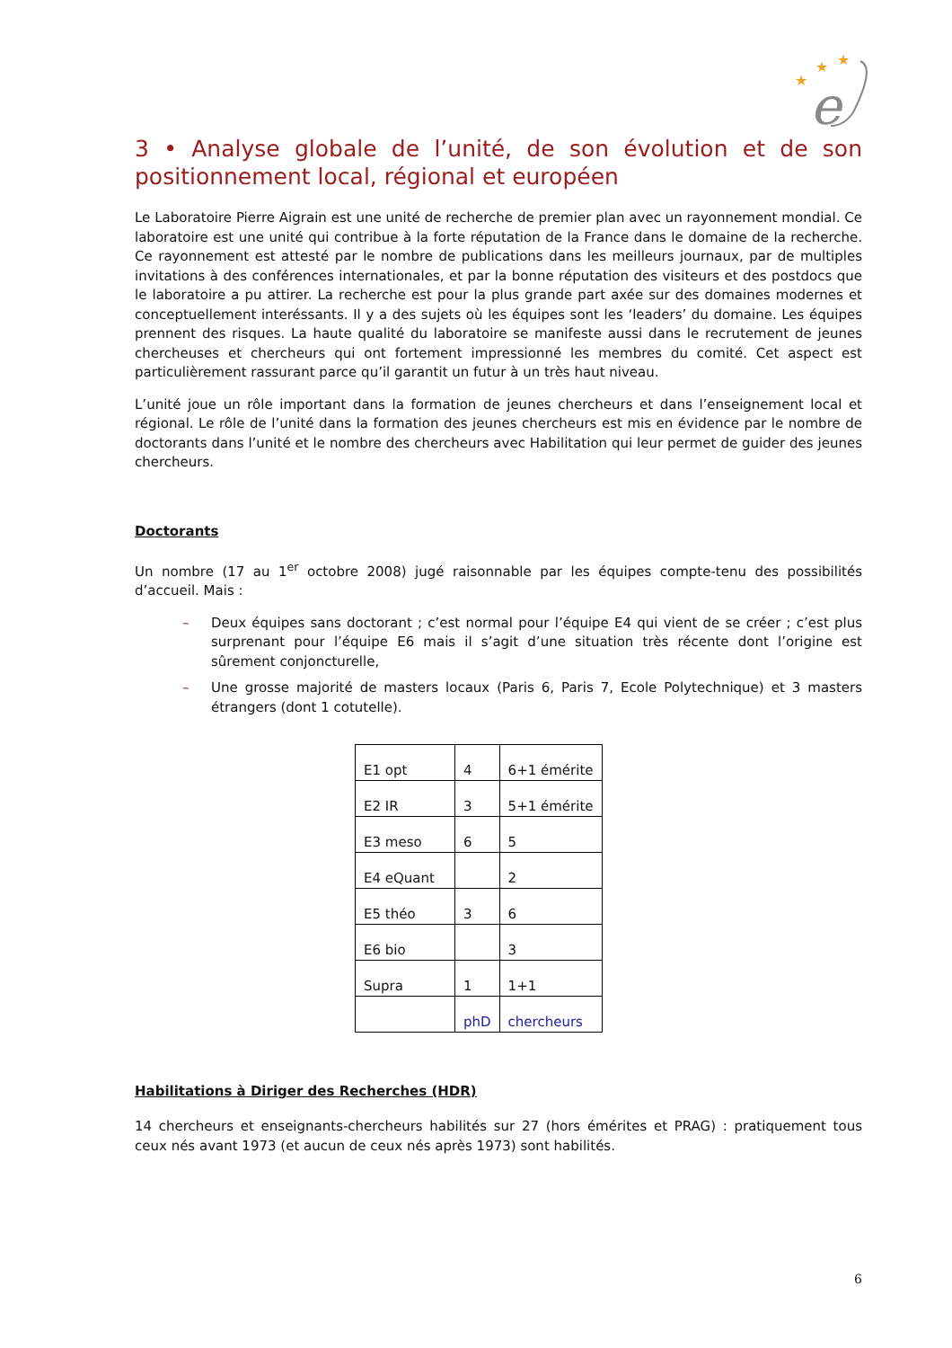★
★
★
e
3 • Analyse globale de l’unité, de son évolution et de son positionnement local, régional et européen
Le Laboratoire Pierre Aigrain est une unité de recherche de premier plan avec un rayonnement mondial. Ce laboratoire est une unité qui contribue à la forte réputation de la France dans le domaine de la recherche. Ce rayonnement est attesté par le nombre de publications dans les meilleurs journaux, par de multiples invitations à des conférences internationales, et par la bonne réputation des visiteurs et des postdocs que le laboratoire a pu attirer. La recherche est pour la plus grande part axée sur des domaines modernes et conceptuellement interéssants. Il y a des sujets où les équipes sont les ‘leaders’ du domaine. Les équipes prennent des risques. La haute qualité du laboratoire se manifeste aussi dans le recrutement de jeunes chercheuses et chercheurs qui ont fortement impressionné les membres du comité. Cet aspect est particulièrement rassurant parce qu’il garantit un futur à un très haut niveau.
L’unité joue un rôle important dans la formation de jeunes chercheurs et dans l’enseignement local et régional. Le rôle de l’unité dans la formation des jeunes chercheurs est mis en évidence par le nombre de doctorants dans l’unité et le nombre des chercheurs avec Habilitation qui leur permet de guider des jeunes chercheurs.
Doctorants
Un nombre (17 au 1<sup>er</sup> octobre 2008) jugé raisonnable par les équipes compte-tenu des possibilités d’accueil. Mais :
– Deux équipes sans doctorant ; c’est normal pour l’équipe E4 qui vient de se créer ; c’est plus surprenant pour l’équipe E6 mais il s’agit d’une situation très récente dont l’origine est sûrement conjoncturelle,
– Une grosse majorité de masters locaux (Paris 6, Paris 7, Ecole Polytechnique) et 3 masters étrangers (dont 1 cotutelle).
| E1 opt | 4 | 6+1 émérite |
| E2 IR | 3 | 5+1 émérite |
| E3 meso | 6 | 5 |
| E4 eQuant | | 2 |
| E5 théo | 3 | 6 |
| E6 bio | | 3 |
| Supra | 1 | 1+1 |
| | phD | chercheurs |
Habilitations à Diriger des Recherches (HDR)
14 chercheurs et enseignants-chercheurs habilités sur 27 (hors émérites et PRAG) : pratiquement tous ceux nés avant 1973 (et aucun de ceux nés après 1973) sont habilités.
6